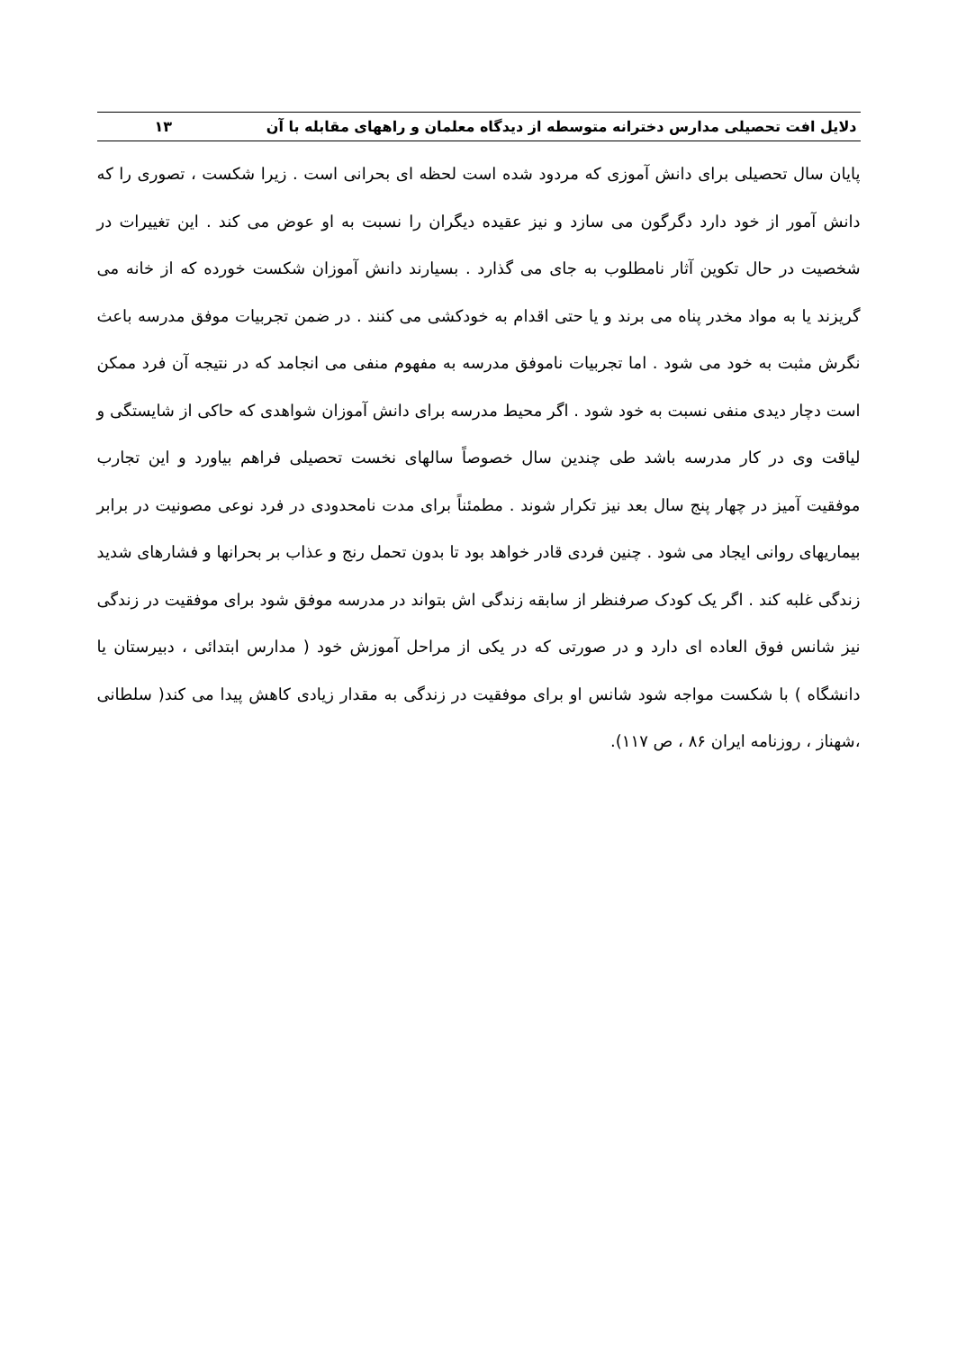دلایل افت تحصیلی مدارس دخترانه متوسطه از دیدگاه معلمان و راههای مقابله با آن ۱۳
پایان سال تحصیلی برای دانش آموزی که مردود شده است لحظه ای بحرانی است . زیرا شکست ، تصوری را که دانش آمور از خود دارد دگرگون می سازد و نیز عقیده دیگران را نسبت به او عوض می کند . این تغییرات در شخصیت در حال تکوین آثار نامطلوب به جای می گذارد . بسیارند دانش آموزان شکست خورده که از خانه می گریزند یا به مواد مخدر پناه می برند و یا حتی اقدام به خودکشی می کنند . در ضمن تجربیات موفق مدرسه باعث نگرش مثبت به خود می شود . اما تجربیات ناموفق مدرسه به مفهوم منفی می انجامد که در نتیجه آن فرد ممکن است دچار دیدی منفی نسبت به خود شود . اگر محیط مدرسه برای دانش آموزان شواهدی که حاکی از شایستگی و لیاقت وی در کار مدرسه باشد طی چندین سال خصوصاً سالهای نخست تحصیلی فراهم بیاورد و این تجارب موفقیت آمیز در چهار پنج سال بعد نیز تکرار شوند . مطمئناً برای مدت نامحدودی در فرد نوعی مصونیت در برابر بیماریهای روانی ایجاد می شود . چنین فردی قادر خواهد بود تا بدون تحمل رنج و عذاب بر بحرانها و فشارهای شدید زندگی غلبه کند . اگر یک کودک صرفنظر از سابقه زندگی اش بتواند در مدرسه موفق شود برای موفقیت در زندگی نیز شانس فوق العاده ای دارد و در صورتی که در یکی از مراحل آموزش خود ( مدارس ابتدائی ، دبیرستان یا دانشگاه ) با شکست مواجه شود شانس او برای موفقیت در زندگی به مقدار زیادی کاهش پیدا می کند( سلطانی ،شهناز ، روزنامه ایران ۸۶ ، ص ۱۱۷).